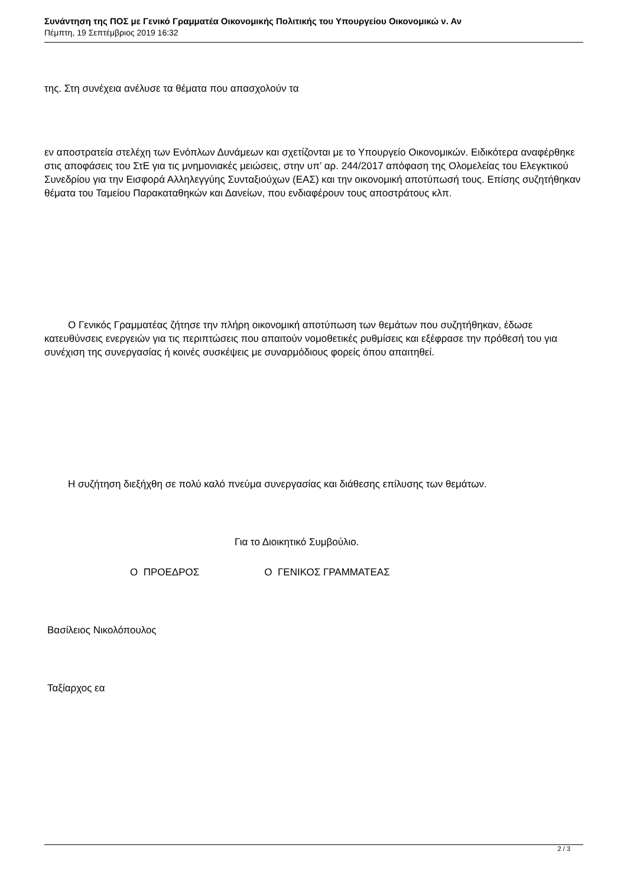Συνάντηση της ΠΟΣ με Γενικό Γραμματέα Οικονομικής Πολιτικής του Υπουργείου Οικονομικώ ν. Αν
Πέμπτη, 19 Σεπτέμβριος 2019 16:32
της. Στη συνέχεια ανέλυσε τα θέματα που απασχολούν τα
εν αποστρατεία στελέχη των Ενόπλων Δυνάμεων και σχετίζονται με το Υπουργείο Οικονομικών. Ειδικότερα αναφέρθηκε στις αποφάσεις του ΣτΕ για τις μνημονιακές μειώσεις, στην υπ’ αρ. 244/2017 απόφαση της Ολομελείας του Ελεγκτικού Συνεδρίου για την Εισφορά Αλληλεγγύης Συνταξιούχων (ΕΑΣ) και την οικονομική αποτύπωσή τους. Επίσης συζητήθηκαν θέματα του Ταμείου Παρακαταθηκών και Δανείων, που ενδιαφέρουν τους αποστράτους κλπ.
Ο Γενικός Γραμματέας ζήτησε την πλήρη οικονομική αποτύπωση των θεμάτων που συζητήθηκαν, έδωσε κατευθύνσεις ενεργειών για τις περιπτώσεις που απαιτούν νομοθετικές ρυθμίσεις και εξέφρασε την πρόθεσή του για συνέχιση της συνεργασίας ή κοινές συσκέψεις με συναρμόδιους φορείς όπου απαιτηθεί.
Η συζήτηση διεξήχθη σε πολύ καλό πνεύμα συνεργασίας και διάθεσης επίλυσης των θεμάτων.
Για το Διοικητικό Συμβούλιο.
Ο ΠΡΟΕΔΡΟΣ Ο ΓΕΝΙΚΟΣ ΓΡΑΜΜΑΤΕΑΣ
Βασίλειος Νικολόπουλος
Ταξίαρχος εα
2 / 3